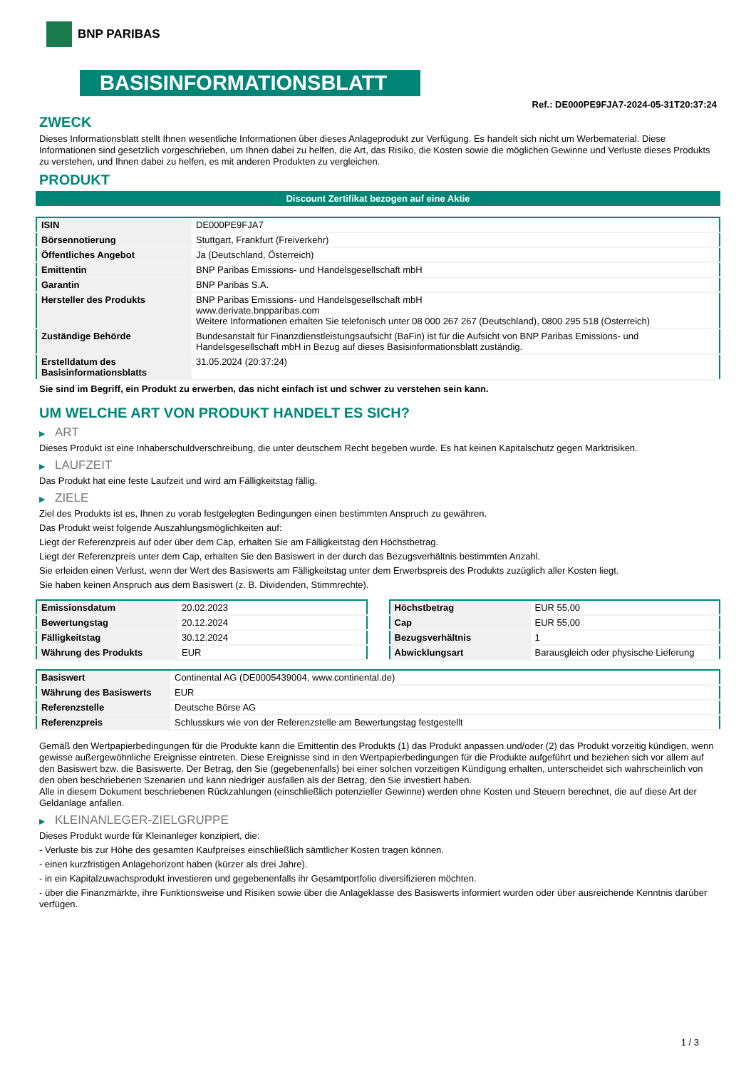BNP PARIBAS
BASISINFORMATIONSBLATT
Ref.: DE000PE9FJA7-2024-05-31T20:37:24
ZWECK
Dieses Informationsblatt stellt Ihnen wesentliche Informationen über dieses Anlageprodukt zur Verfügung. Es handelt sich nicht um Werbematerial. Diese Informationen sind gesetzlich vorgeschrieben, um Ihnen dabei zu helfen, die Art, das Risiko, die Kosten sowie die möglichen Gewinne und Verluste dieses Produkts zu verstehen, und Ihnen dabei zu helfen, es mit anderen Produkten zu vergleichen.
PRODUKT
Discount Zertifikat bezogen auf eine Aktie
| ISIN | DE000PE9FJA7 |
| Börsennotierung | Stuttgart, Frankfurt (Freiverkehr) |
| Öffentliches Angebot | Ja (Deutschland, Österreich) |
| Emittentin | BNP Paribas Emissions- und Handelsgesellschaft mbH |
| Garantin | BNP Paribas S.A. |
| Hersteller des Produkts | BNP Paribas Emissions- und Handelsgesellschaft mbH www.derivate.bnpparibas.com Weitere Informationen erhalten Sie telefonisch unter 08 000 267 267 (Deutschland), 0800 295 518 (Österreich) |
| Zuständige Behörde | Bundesanstalt für Finanzdienstleistungsaufsicht (BaFin) ist für die Aufsicht von BNP Paribas Emissions- und Handelsgesellschaft mbH in Bezug auf dieses Basisinformationsblatt zuständig. |
| Erstelldatum des Basisinformationsblatts | 31.05.2024 (20:37:24) |
Sie sind im Begriff, ein Produkt zu erwerben, das nicht einfach ist und schwer zu verstehen sein kann.
UM WELCHE ART VON PRODUKT HANDELT ES SICH?
▶ ART
Dieses Produkt ist eine Inhaberschuldverschreibung, die unter deutschem Recht begeben wurde. Es hat keinen Kapitalschutz gegen Marktrisiken.
▶ LAUFZEIT
Das Produkt hat eine feste Laufzeit und wird am Fälligkeitstag fällig.
▶ ZIELE
Ziel des Produkts ist es, Ihnen zu vorab festgelegten Bedingungen einen bestimmten Anspruch zu gewähren.
Das Produkt weist folgende Auszahlungsmöglichkeiten auf:
Liegt der Referenzpreis auf oder über dem Cap, erhalten Sie am Fälligkeitstag den Höchstbetrag.
Liegt der Referenzpreis unter dem Cap, erhalten Sie den Basiswert in der durch das Bezugsverhältnis bestimmten Anzahl.
Sie erleiden einen Verlust, wenn der Wert des Basiswerts am Fälligkeitstag unter dem Erwerbspreis des Produkts zuzüglich aller Kosten liegt.
Sie haben keinen Anspruch aus dem Basiswert (z. B. Dividenden, Stimmrechte).
| Emissionsdatum | 20.02.2023 |
| Bewertungstag | 20.12.2024 |
| Fälligkeitstag | 30.12.2024 |
| Währung des Produkts | EUR |
| Höchstbetrag | EUR 55,00 |
| Cap | EUR 55,00 |
| Bezugsverhältnis | 1 |
| Abwicklungsart | Barausgleich oder physische Lieferung |
| Basiswert | Continental AG (DE0005439004, www.continental.de) |
| Währung des Basiswerts | EUR |
| Referenzstelle | Deutsche Börse AG |
| Referenzpreis | Schlusskurs wie von der Referenzstelle am Bewertungstag festgestellt |
Gemäß den Wertpapierbedingungen für die Produkte kann die Emittentin des Produkts (1) das Produkt anpassen und/oder (2) das Produkt vorzeitig kündigen, wenn gewisse außergewöhnliche Ereignisse eintreten. Diese Ereignisse sind in den Wertpapierbedingungen für die Produkte aufgeführt und beziehen sich vor allem auf den Basiswert bzw. die Basiswerte. Der Betrag, den Sie (gegebenenfalls) bei einer solchen vorzeitigen Kündigung erhalten, unterscheidet sich wahrscheinlich von den oben beschriebenen Szenarien und kann niedriger ausfallen als der Betrag, den Sie investiert haben.
Alle in diesem Dokument beschriebenen Rückzahlungen (einschließlich potenzieller Gewinne) werden ohne Kosten und Steuern berechnet, die auf diese Art der Geldanlage anfallen.
▶ KLEINANLEGER-ZIELGRUPPE
Dieses Produkt wurde für Kleinanleger konzipiert, die:
- Verluste bis zur Höhe des gesamten Kaufpreises einschließlich sämtlicher Kosten tragen können.
- einen kurzfristigen Anlagehorizont haben (kürzer als drei Jahre).
- in ein Kapitalzuwachsprodukt investieren und gegebenenfalls ihr Gesamtportfolio diversifizieren möchten.
- über die Finanzmärkte, ihre Funktionsweise und Risiken sowie über die Anlageklasse des Basiswerts informiert wurden oder über ausreichende Kenntnis darüber verfügen.
1 / 3